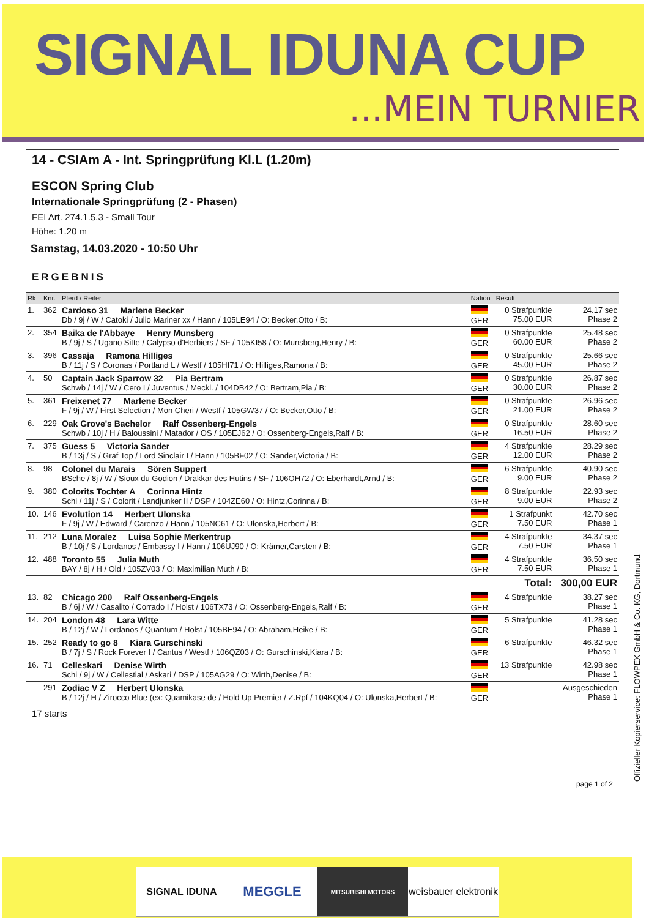SIGNAL IDUNA CUP
...MEIN TURNIER
14 - CSIAm A - Int. Springprüfung Kl.L (1.20m)
ESCON Spring Club
Internationale Springprüfung (2 - Phasen)
FEI Art. 274.1.5.3 - Small Tour
Höhe: 1.20 m
Samstag, 14.03.2020 - 10:50 Uhr
ERGEBNIS
| Rk | Knr. | Pferd / Reiter | Nation | Result | |
| --- | --- | --- | --- | --- | --- |
| 1. | 362 | Cardoso 31 Marlene Becker Db / 9j / W / Catoki / Julio Mariner xx / Hann / 105LE94 / O: Becker,Otto / B: | GER | 0 Strafpunkte 75.00 EUR | 24.17 sec Phase 2 |
| 2. | 354 | Baika de l'Abbaye Henry Munsberg B / 9j / S / Ugano Sitte / Calypso d'Herbiers / SF / 105KI58 / O: Munsberg,Henry / B: | GER | 0 Strafpunkte 60.00 EUR | 25.48 sec Phase 2 |
| 3. | 396 | Cassaja Ramona Hilliges B / 11j / S / Coronas / Portland L / Westf / 105HI71 / O: Hilliges,Ramona / B: | GER | 0 Strafpunkte 45.00 EUR | 25.66 sec Phase 2 |
| 4. | 50 | Captain Jack Sparrow 32 Pia Bertram Schwb / 14j / W / Cero I / Juventus / Meckl. / 104DB42 / O: Bertram,Pia / B: | GER | 0 Strafpunkte 30.00 EUR | 26.87 sec Phase 2 |
| 5. | 361 | Freixenet 77 Marlene Becker F / 9j / W / First Selection / Mon Cheri / Westf / 105GW37 / O: Becker,Otto / B: | GER | 0 Strafpunkte 21.00 EUR | 26.96 sec Phase 2 |
| 6. | 229 | Oak Grove's Bachelor Ralf Ossenberg-Engels Schwb / 10j / H / Baloussini / Matador / OS / 105EJ62 / O: Ossenberg-Engels,Ralf / B: | GER | 0 Strafpunkte 16.50 EUR | 28.60 sec Phase 2 |
| 7. | 375 | Guess 5 Victoria Sander B / 13j / S / Graf Top / Lord Sinclair I / Hann / 105BF02 / O: Sander,Victoria / B: | GER | 4 Strafpunkte 12.00 EUR | 28.29 sec Phase 2 |
| 8. | 98 | Colonel du Marais Sören Suppert BSche / 8j / W / Sioux du Godion / Drakkar des Hutins / SF / 106OH72 / O: Eberhardt,Arnd / B: | GER | 6 Strafpunkte 9.00 EUR | 40.90 sec Phase 2 |
| 9. | 380 | Colorits Tochter A Corinna Hintz Schi / 11j / S / Colorit / Landjunker II / DSP / 104ZE60 / O: Hintz,Corinna / B: | GER | 8 Strafpunkte 9.00 EUR | 22.93 sec Phase 2 |
| 10. | 146 | Evolution 14 Herbert Ulonska F / 9j / W / Edward / Carenzo / Hann / 105NC61 / O: Ulonska,Herbert / B: | GER | 1 Strafpunkt 7.50 EUR | 42.70 sec Phase 1 |
| 11. | 212 | Luna Moralez Luisa Sophie Merkentrup B / 10j / S / Lordanos / Embassy I / Hann / 106UJ90 / O: Krämer,Carsten / B: | GER | 4 Strafpunkte 7.50 EUR | 34.37 sec Phase 1 |
| 12. | 488 | Toronto 55 Julia Muth BAY / 8j / H / Old / 105ZV03 / O: Maximilian Muth / B: | GER | 4 Strafpunkte 7.50 EUR | 36.50 sec Phase 1 |
| | | | | Total: | 300,00 EUR |
| 13. | 82 | Chicago 200 Ralf Ossenberg-Engels B / 6j / W / Casalito / Corrado I / Holst / 106TX73 / O: Ossenberg-Engels,Ralf / B: | GER | 4 Strafpunkte | 38.27 sec Phase 1 |
| 14. | 204 | London 48 Lara Witte B / 12j / W / Lordanos / Quantum / Holst / 105BE94 / O: Abraham,Heike / B: | GER | 5 Strafpunkte | 41.28 sec Phase 1 |
| 15. | 252 | Ready to go 8 Kiara Gurschinski B / 7j / S / Rock Forever I / Cantus / Westf / 106QZ03 / O: Gurschinski,Kiara / B: | GER | 6 Strafpunkte | 46.32 sec Phase 1 |
| 16. | 71 | Celleskari Denise Wirth Schi / 9j / W / Cellestial / Askari / DSP / 105AG29 / O: Wirth,Denise / B: | GER | 13 Strafpunkte | 42.98 sec Phase 1 |
| | 291 | Zodiac V Z Herbert Ulonska B / 12j / H / Zirocco Blue (ex: Quamikase de / Hold Up Premier / Z.Rpf / 104KQ04 / O: Ulonska,Herbert / B: | GER | Ausgeschieden Phase 1 | |
17 starts
page 1 of 2
Offizieller Kopierservice: FLOWPEX GmbH & Co. KG, Dortmund
SIGNAL IDUNA
MEGGLE
MITSUBISHI MOTORS
weisbauer elektronik